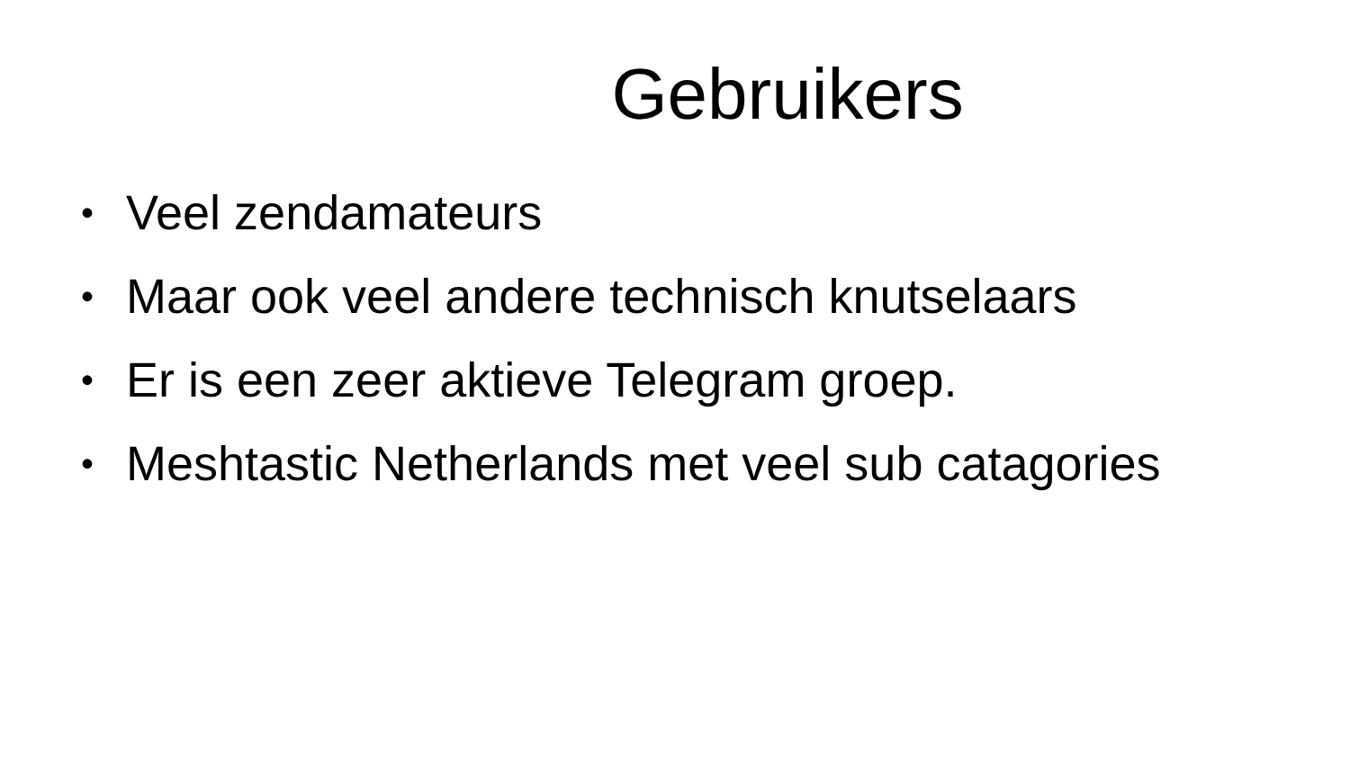Gebruikers
• Veel zendamateurs
• Maar ook veel andere technisch knutselaars
• Er is een zeer aktieve Telegram groep.
• Meshtastic Netherlands met veel sub catagories